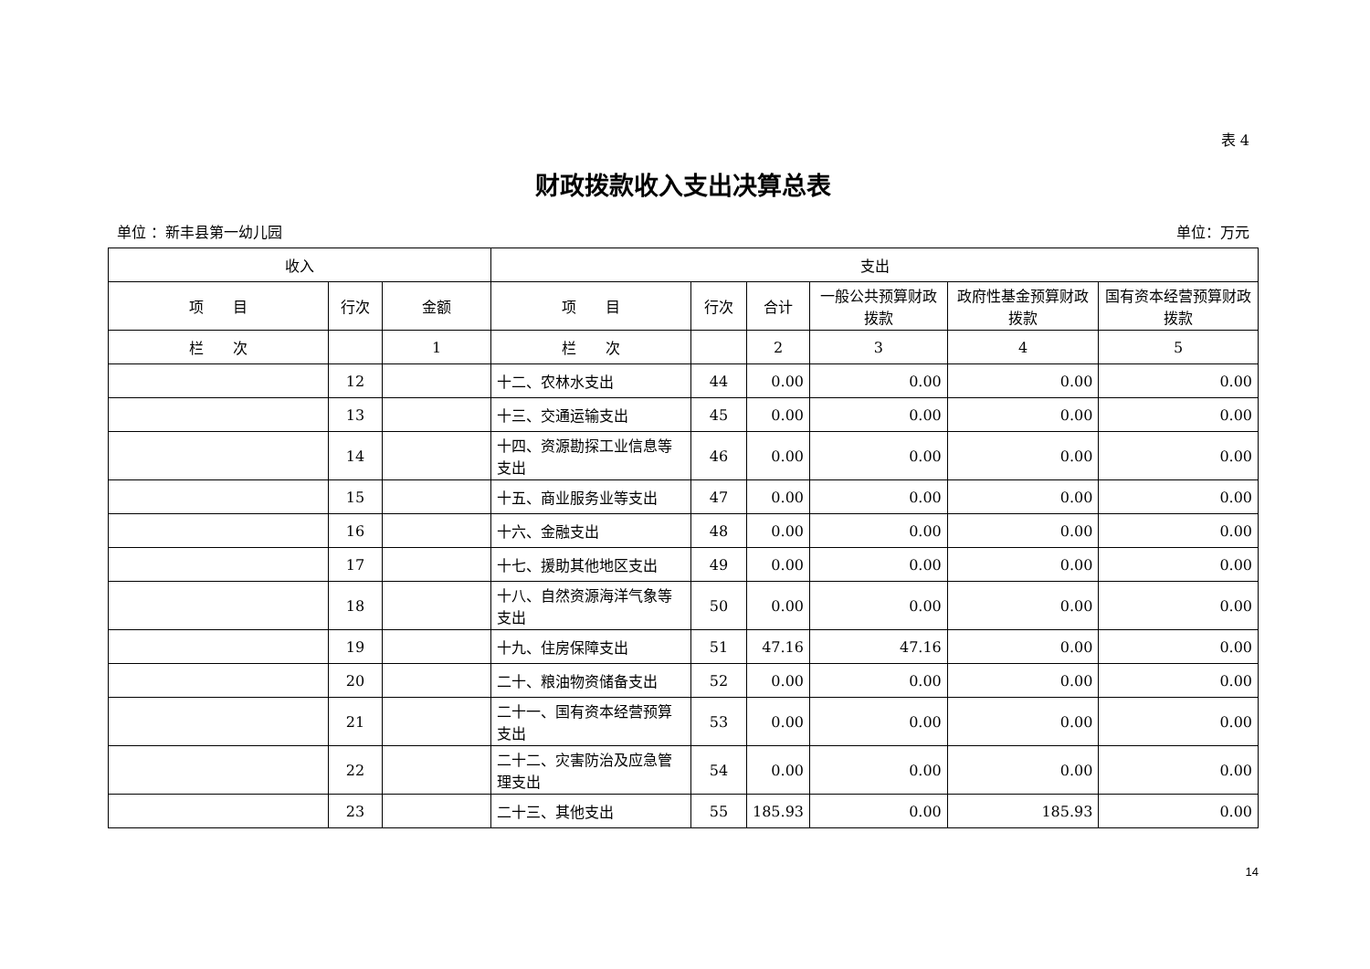表 4
财政拨款收入支出决算总表
单位 ：新丰县第一幼儿园 单位：万元
| 收入 | | | 支出 | | | | | |
| --- | --- | --- | --- | --- | --- | --- | --- | --- |
| 项 目 | 行次 | 金额 | 项 目 | 行次 | 合计 | 一般公共预算财政拨款 | 政府性基金预算财政拨款 | 国有资本经营预算财政拨款 |
| 栏 次 | | 1 | 栏 次 | | 2 | 3 | 4 | 5 |
| | 12 | | 十二、农林水支出 | 44 | 0.00 | 0.00 | 0.00 | 0.00 |
| | 13 | | 十三、交通运输支出 | 45 | 0.00 | 0.00 | 0.00 | 0.00 |
| | 14 | | 十四、资源勘探工业信息等支出 | 46 | 0.00 | 0.00 | 0.00 | 0.00 |
| | 15 | | 十五、商业服务业等支出 | 47 | 0.00 | 0.00 | 0.00 | 0.00 |
| | 16 | | 十六、金融支出 | 48 | 0.00 | 0.00 | 0.00 | 0.00 |
| | 17 | | 十七、援助其他地区支出 | 49 | 0.00 | 0.00 | 0.00 | 0.00 |
| | 18 | | 十八、自然资源海洋气象等支出 | 50 | 0.00 | 0.00 | 0.00 | 0.00 |
| | 19 | | 十九、住房保障支出 | 51 | 47.16 | 47.16 | 0.00 | 0.00 |
| | 20 | | 二十、粮油物资储备支出 | 52 | 0.00 | 0.00 | 0.00 | 0.00 |
| | 21 | | 二十一、国有资本经营预算支出 | 53 | 0.00 | 0.00 | 0.00 | 0.00 |
| | 22 | | 二十二、灾害防治及应急管理支出 | 54 | 0.00 | 0.00 | 0.00 | 0.00 |
| | 23 | | 二十三、其他支出 | 55 | 185.93 | 0.00 | 185.93 | 0.00 |
14